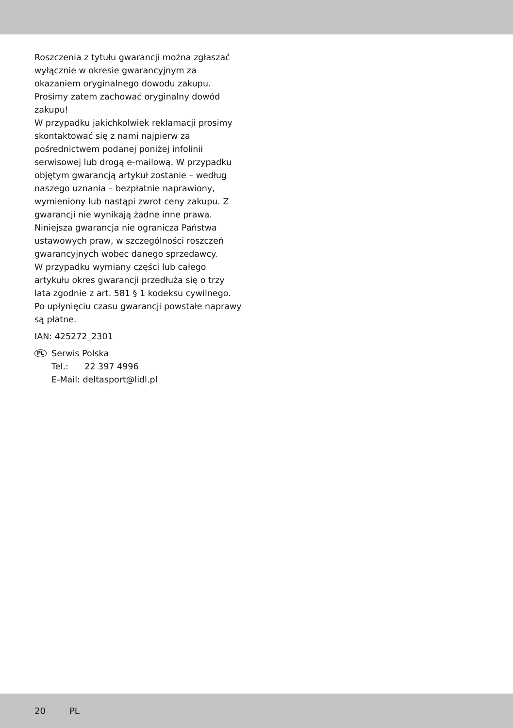Roszczenia z tytułu gwarancji można zgłaszać wyłącznie w okresie gwarancyjnym za okazaniem oryginalnego dowodu zakupu. Prosimy zatem zachować oryginalny dowód zakupu!
W przypadku jakichkolwiek reklamacji prosimy skontaktować się z nami najpierw za pośrednictwem podanej poniżej infolinii serwisowej lub drogą e-mailową. W przypadku objętym gwarancją artykuł zostanie – według naszego uznania – bezpłatnie naprawiony, wymieniony lub nastąpi zwrot ceny zakupu. Z gwarancji nie wynikają żadne inne prawa.
Niniejsza gwarancja nie ogranicza Państwa ustawowych praw, w szczególności roszczeń gwarancyjnych wobec danego sprzedawcy.
W przypadku wymiany części lub całego artykułu okres gwarancji przedłuża się o trzy lata zgodnie z art. 581 § 1 kodeksu cywilnego. Po upłynięciu czasu gwarancji powstałe naprawy są płatne.
IAN: 425272_2301
PL
Serwis Polska
Tel.: 22 397 4996
E-Mail: deltasport@lidl.pl
20 PL